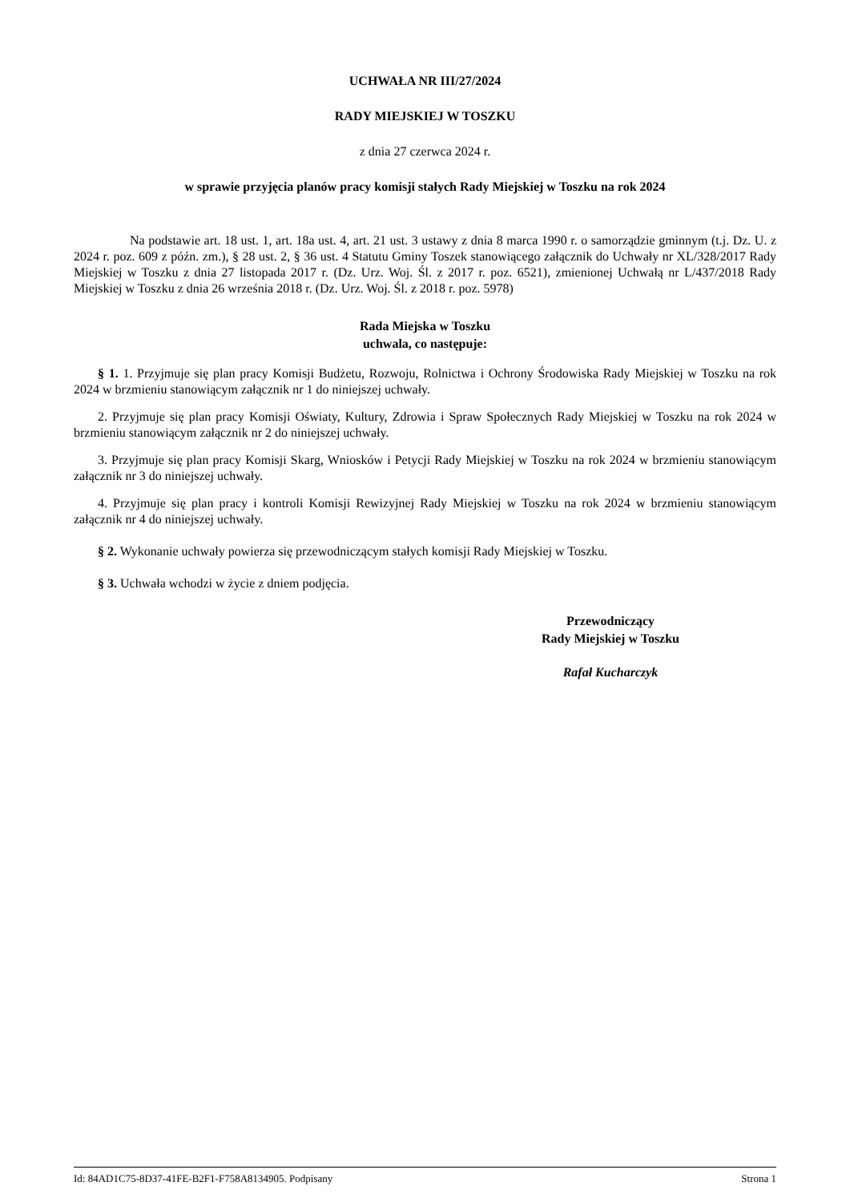UCHWAŁA NR III/27/2024
RADY MIEJSKIEJ W TOSZKU
z dnia 27 czerwca 2024 r.
w sprawie przyjęcia planów pracy komisji stałych Rady Miejskiej w Toszku na rok 2024
Na podstawie art. 18 ust. 1, art. 18a ust. 4, art. 21 ust. 3 ustawy z dnia 8 marca 1990 r. o samorządzie gminnym (t.j. Dz. U. z 2024 r. poz. 609 z późn. zm.), § 28 ust. 2, § 36 ust. 4 Statutu Gminy Toszek stanowiącego załącznik do Uchwały nr XL/328/2017 Rady Miejskiej w Toszku z dnia 27 listopada 2017 r. (Dz. Urz. Woj. Śl. z 2017 r. poz. 6521), zmienionej Uchwałą nr L/437/2018 Rady Miejskiej w Toszku z dnia 26 września 2018 r. (Dz. Urz. Woj. Śl. z 2018 r. poz. 5978)
Rada Miejska w Toszku
uchwala, co następuje:
§ 1. 1. Przyjmuje się plan pracy Komisji Budżetu, Rozwoju, Rolnictwa i Ochrony Środowiska Rady Miejskiej w Toszku na rok 2024 w brzmieniu stanowiącym załącznik nr 1 do niniejszej uchwały.
2. Przyjmuje się plan pracy Komisji Oświaty, Kultury, Zdrowia i Spraw Społecznych Rady Miejskiej w Toszku na rok 2024 w brzmieniu stanowiącym załącznik nr 2 do niniejszej uchwały.
3. Przyjmuje się plan pracy Komisji Skarg, Wniosków i Petycji Rady Miejskiej w Toszku na rok 2024 w brzmieniu stanowiącym załącznik nr 3 do niniejszej uchwały.
4. Przyjmuje się plan pracy i kontroli Komisji Rewizyjnej Rady Miejskiej w Toszku na rok 2024 w brzmieniu stanowiącym załącznik nr 4 do niniejszej uchwały.
§ 2. Wykonanie uchwały powierza się przewodniczącym stałych komisji Rady Miejskiej w Toszku.
§ 3. Uchwała wchodzi w życie z dniem podjęcia.
Przewodniczący
Rady Miejskiej w Toszku
Rafał Kucharczyk
Id: 84AD1C75-8D37-41FE-B2F1-F758A8134905. Podpisany Strona 1